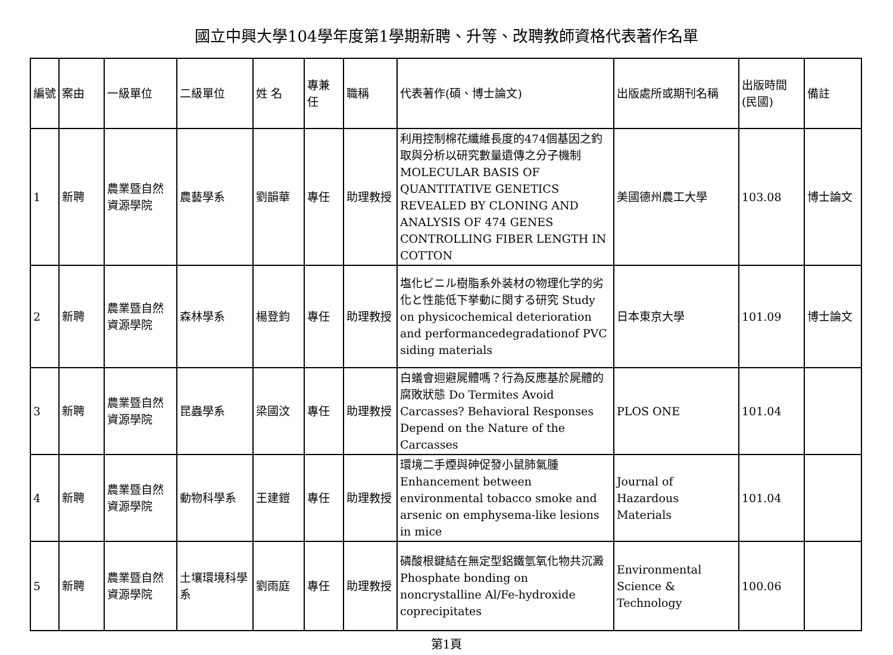國立中興大學104學年度第1學期新聘、升等、改聘教師資格代表著作名單
| 編號 | 案由 | 一級單位 | 二級單位 | 姓 名 | 專兼任 | 職稱 | 代表著作(碩、博士論文) | 出版處所或期刊名稱 | 出版時間(民國) | 備註 |
| --- | --- | --- | --- | --- | --- | --- | --- | --- | --- | --- |
| 1 | 新聘 | 農業暨自然資源學院 | 農藝學系 | 劉韻華 | 專任 | 助理教授 | 利用控制棉花纖維長度的474個基因之釣取與分析以研究數量遺傳之分子機制 MOLECULAR BASIS OF QUANTITATIVE GENETICS REVEALED BY CLONING AND ANALYSIS OF 474 GENES CONTROLLING FIBER LENGTH IN COTTON | 美國德州農工大學 | 103.08 | 博士論文 |
| 2 | 新聘 | 農業暨自然資源學院 | 森林學系 | 楊登鈞 | 專任 | 助理教授 | 塩化ビニル樹脂系外装材の物理化学的劣化と性能低下挙動に関する研究 Study on physicochemical deterioration and performancedegradationof PVC siding materials | 日本東京大學 | 101.09 | 博士論文 |
| 3 | 新聘 | 農業暨自然資源學院 | 昆蟲學系 | 梁國汶 | 專任 | 助理教授 | 白蟻會迴避屍體嗎？行為反應基於屍體的腐敗狀態 Do Termites Avoid Carcasses? Behavioral Responses Depend on the Nature of the Carcasses | PLOS ONE | 101.04 | |
| 4 | 新聘 | 農業暨自然資源學院 | 動物科學系 | 王建鎧 | 專任 | 助理教授 | 環境二手煙與砷促發小鼠肺氣腫 Enhancement between environmental tobacco smoke and arsenic on emphysema-like lesions in mice | Journal of Hazardous Materials | 101.04 | |
| 5 | 新聘 | 農業暨自然資源學院 | 土壤環境科學系 | 劉雨庭 | 專任 | 助理教授 | 磷酸根鍵結在無定型鋁鐵氫氧化物共沉澱 Phosphate bonding on noncrystalline Al/Fe-hydroxide coprecipitates | Environmental Science & Technology | 100.06 | |
第1頁